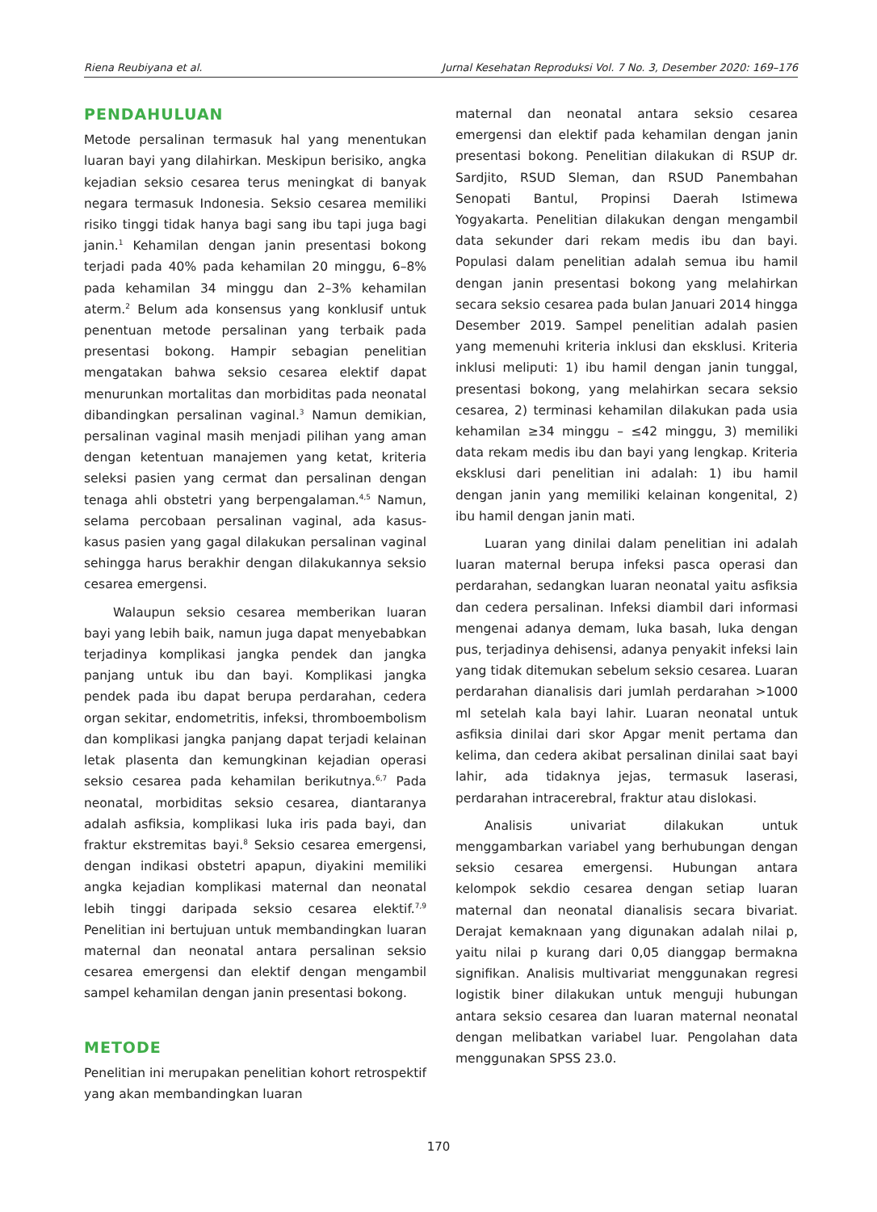Riena Reubiyana et al. Jurnal Kesehatan Reproduksi Vol. 7 No. 3, Desember 2020: 169–176
PENDAHULUAN
Metode persalinan termasuk hal yang menentukan luaran bayi yang dilahirkan. Meskipun berisiko, angka kejadian seksio cesarea terus meningkat di banyak negara termasuk Indonesia. Seksio cesarea memiliki risiko tinggi tidak hanya bagi sang ibu tapi juga bagi janin.<sup>1</sup> Kehamilan dengan janin presentasi bokong terjadi pada 40% pada kehamilan 20 minggu, 6–8% pada kehamilan 34 minggu dan 2–3% kehamilan aterm.<sup>2</sup> Belum ada konsensus yang konklusif untuk penentuan metode persalinan yang terbaik pada presentasi bokong. Hampir sebagian penelitian mengatakan bahwa seksio cesarea elektif dapat menurunkan mortalitas dan morbiditas pada neonatal dibandingkan persalinan vaginal.<sup>3</sup> Namun demikian, persalinan vaginal masih menjadi pilihan yang aman dengan ketentuan manajemen yang ketat, kriteria seleksi pasien yang cermat dan persalinan dengan tenaga ahli obstetri yang berpengalaman.<sup>4,5</sup> Namun, selama percobaan persalinan vaginal, ada kasus-kasus pasien yang gagal dilakukan persalinan vaginal sehingga harus berakhir dengan dilakukannya seksio cesarea emergensi.
Walaupun seksio cesarea memberikan luaran bayi yang lebih baik, namun juga dapat menyebabkan terjadinya komplikasi jangka pendek dan jangka panjang untuk ibu dan bayi. Komplikasi jangka pendek pada ibu dapat berupa perdarahan, cedera organ sekitar, endometritis, infeksi, thromboembolism dan komplikasi jangka panjang dapat terjadi kelainan letak plasenta dan kemungkinan kejadian operasi seksio cesarea pada kehamilan berikutnya.<sup>6,7</sup> Pada neonatal, morbiditas seksio cesarea, diantaranya adalah asfiksia, komplikasi luka iris pada bayi, dan fraktur ekstremitas bayi.<sup>8</sup> Seksio cesarea emergensi, dengan indikasi obstetri apapun, diyakini memiliki angka kejadian komplikasi maternal dan neonatal lebih tinggi daripada seksio cesarea elektif.<sup>7,9</sup> Penelitian ini bertujuan untuk membandingkan luaran maternal dan neonatal antara persalinan seksio cesarea emergensi dan elektif dengan mengambil sampel kehamilan dengan janin presentasi bokong.
METODE
Penelitian ini merupakan penelitian kohort retrospektif yang akan membandingkan luaran
maternal dan neonatal antara seksio cesarea emergensi dan elektif pada kehamilan dengan janin presentasi bokong. Penelitian dilakukan di RSUP dr. Sardjito, RSUD Sleman, dan RSUD Panembahan Senopati Bantul, Propinsi Daerah Istimewa Yogyakarta. Penelitian dilakukan dengan mengambil data sekunder dari rekam medis ibu dan bayi. Populasi dalam penelitian adalah semua ibu hamil dengan janin presentasi bokong yang melahirkan secara seksio cesarea pada bulan Januari 2014 hingga Desember 2019. Sampel penelitian adalah pasien yang memenuhi kriteria inklusi dan eksklusi. Kriteria inklusi meliputi: 1) ibu hamil dengan janin tunggal, presentasi bokong, yang melahirkan secara seksio cesarea, 2) terminasi kehamilan dilakukan pada usia kehamilan ≥34 minggu – ≤42 minggu, 3) memiliki data rekam medis ibu dan bayi yang lengkap. Kriteria eksklusi dari penelitian ini adalah: 1) ibu hamil dengan janin yang memiliki kelainan kongenital, 2) ibu hamil dengan janin mati.
Luaran yang dinilai dalam penelitian ini adalah luaran maternal berupa infeksi pasca operasi dan perdarahan, sedangkan luaran neonatal yaitu asfiksia dan cedera persalinan. Infeksi diambil dari informasi mengenai adanya demam, luka basah, luka dengan pus, terjadinya dehisensi, adanya penyakit infeksi lain yang tidak ditemukan sebelum seksio cesarea. Luaran perdarahan dianalisis dari jumlah perdarahan >1000 ml setelah kala bayi lahir. Luaran neonatal untuk asfiksia dinilai dari skor Apgar menit pertama dan kelima, dan cedera akibat persalinan dinilai saat bayi lahir, ada tidaknya jejas, termasuk laserasi, perdarahan intracerebral, fraktur atau dislokasi.
Analisis univariat dilakukan untuk menggambarkan variabel yang berhubungan dengan seksio cesarea emergensi. Hubungan antara kelompok sekdio cesarea dengan setiap luaran maternal dan neonatal dianalisis secara bivariat. Derajat kemaknaan yang digunakan adalah nilai p, yaitu nilai p kurang dari 0,05 dianggap bermakna signifikan. Analisis multivariat menggunakan regresi logistik biner dilakukan untuk menguji hubungan antara seksio cesarea dan luaran maternal neonatal dengan melibatkan variabel luar. Pengolahan data menggunakan SPSS 23.0.
170